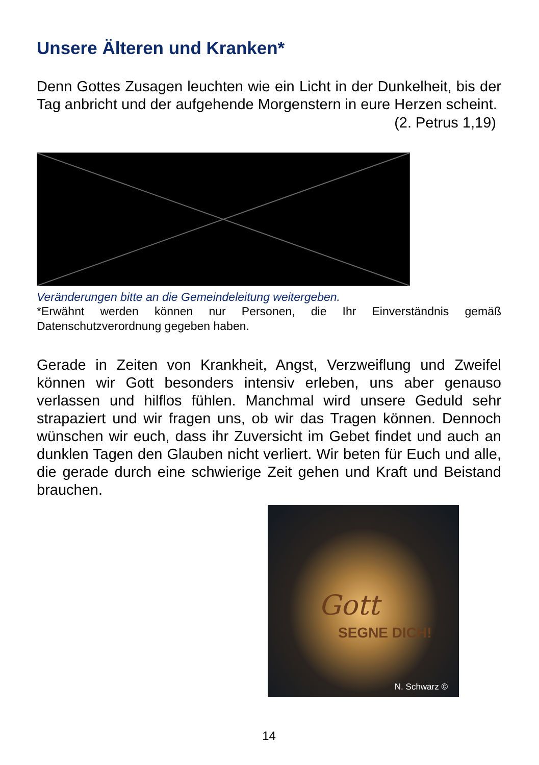Unsere Älteren und Kranken*
Denn Gottes Zusagen leuchten wie ein Licht in der Dunkelheit, bis der Tag anbricht und der aufgehende Morgenstern in eure Herzen scheint.
(2. Petrus 1,19)
Veränderungen bitte an die Gemeindeleitung weitergeben.
*Erwähnt werden können nur Personen, die Ihr Einverständnis gemäß Datenschutzverordnung gegeben haben.
Gerade in Zeiten von Krankheit, Angst, Verzweiflung und Zweifel können wir Gott besonders intensiv erleben, uns aber genauso verlassen und hilflos fühlen. Manchmal wird unsere Geduld sehr strapaziert und wir fragen uns, ob wir das Tragen können. Dennoch wünschen wir euch, dass ihr Zuversicht im Gebet findet und auch an dunklen Tagen den Glauben nicht verliert. Wir beten für Euch und alle, die gerade durch eine schwierige Zeit gehen und Kraft und Beistand brauchen.
Gott
SEGNE DICH!
N. Schwarz ©
14